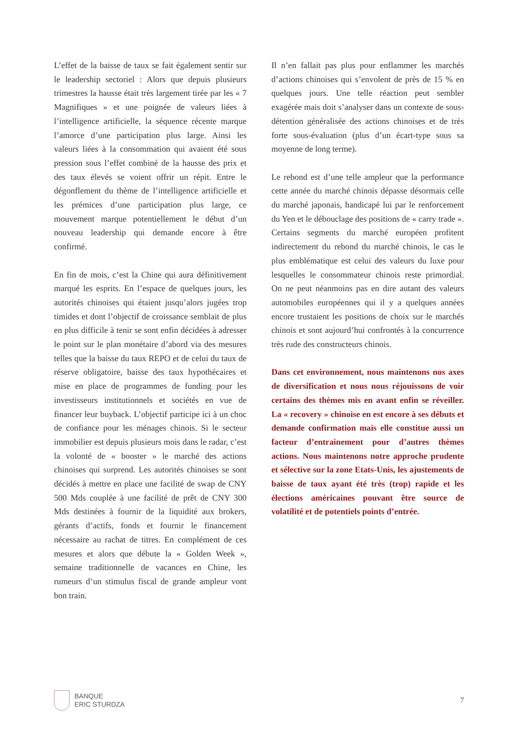L’effet de la baisse de taux se fait également sentir sur le leadership sectoriel : Alors que depuis plusieurs trimestres la hausse était très largement tirée par les « 7 Magnifiques » et une poignée de valeurs liées à l’intelligence artificielle, la séquence récente marque l’amorce d’une participation plus large. Ainsi les valeurs liées à la consommation qui avaient été sous pression sous l’effet combiné de la hausse des prix et des taux élevés se voient offrir un répit. Entre le dégonflement du thème de l’intelligence artificielle et les prémices d’une participation plus large, ce mouvement marque potentiellement le début d’un nouveau leadership qui demande encore à être confirmé.
En fin de mois, c’est la Chine qui aura définitivement marqué les esprits. En l’espace de quelques jours, les autorités chinoises qui étaient jusqu’alors jugées trop timides et dont l’objectif de croissance semblait de plus en plus difficile à tenir se sont enfin décidées à adresser le point sur le plan monétaire d’abord via des mesures telles que la baisse du taux REPO et de celui du taux de réserve obligatoire, baisse des taux hypothécaires et mise en place de programmes de funding pour les investisseurs institutionnels et sociétés en vue de financer leur buyback. L’objectif participe ici à un choc de confiance pour les ménages chinois. Si le secteur immobilier est depuis plusieurs mois dans le radar, c’est la volonté de « booster » le marché des actions chinoises qui surprend. Les autorités chinoises se sont décidés à mettre en place une facilité de swap de CNY 500 Mds couplée à une facilité de prêt de CNY 300 Mds destinées à fournir de la liquidité aux brokers, gérants d’actifs, fonds et fournir le financement nécessaire au rachat de titres. En complément de ces mesures et alors que débute la « Golden Week », semaine traditionnelle de vacances en Chine, les rumeurs d’un stimulus fiscal de grande ampleur vont bon train.
Il n’en fallait pas plus pour enflammer les marchés d’actions chinoises qui s’envolent de près de 15 % en quelques jours. Une telle réaction peut sembler exagérée mais doit s’analyser dans un contexte de sous-détention généralisée des actions chinoises et de très forte sous-évaluation (plus d’un écart-type sous sa moyenne de long terme).
Le rebond est d’une telle ampleur que la performance cette année du marché chinois dépasse désormais celle du marché japonais, handicapé lui par le renforcement du Yen et le débouclage des positions de « carry trade ». Certains segments du marché européen profitent indirectement du rebond du marché chinois, le cas le plus emblématique est celui des valeurs du luxe pour lesquelles le consommateur chinois reste primordial. On ne peut néanmoins pas en dire autant des valeurs automobiles européennes qui il y a quelques années encore trustaient les positions de choix sur le marchés chinois et sont aujourd’hui confrontés à la concurrence très rude des constructeurs chinois.
Dans cet environnement, nous maintenons nos axes de diversification et nous nous réjouissons de voir certains des thèmes mis en avant enfin se réveiller. La « recovery » chinoise en est encore à ses débuts et demande confirmation mais elle constitue aussi un facteur d’entrainement pour d’autres thèmes actions. Nous maintenons notre approche prudente et sélective sur la zone Etats-Unis, les ajustements de baisse de taux ayant été très (trop) rapide et les élections américaines pouvant être source de volatilité et de potentiels points d’entrée.
BANQUE
ERIC STURDZA
7